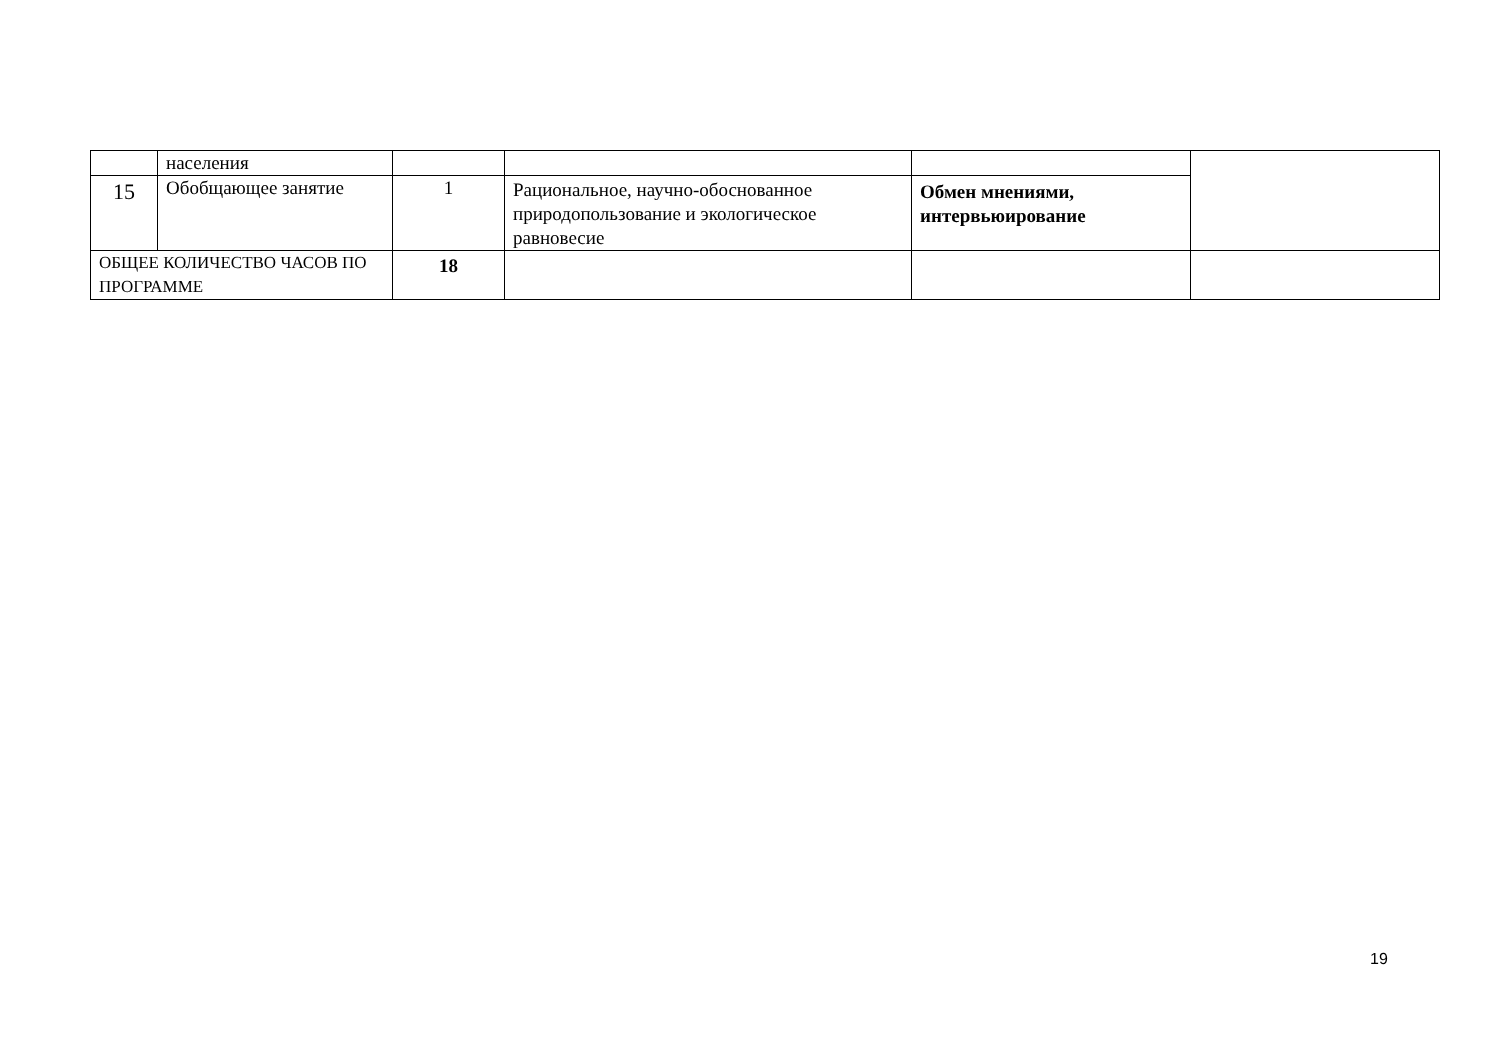| | населения | | | | |
| 15 | Обобщающее занятие | 1 | Рациональное, научно-обоснованное природопользование и экологическое равновесие | Обмен мнениями, интервьюирование | |
| ОБЩЕЕ КОЛИЧЕСТВО ЧАСОВ ПО ПРОГРАММЕ | | 18 | | | |
19